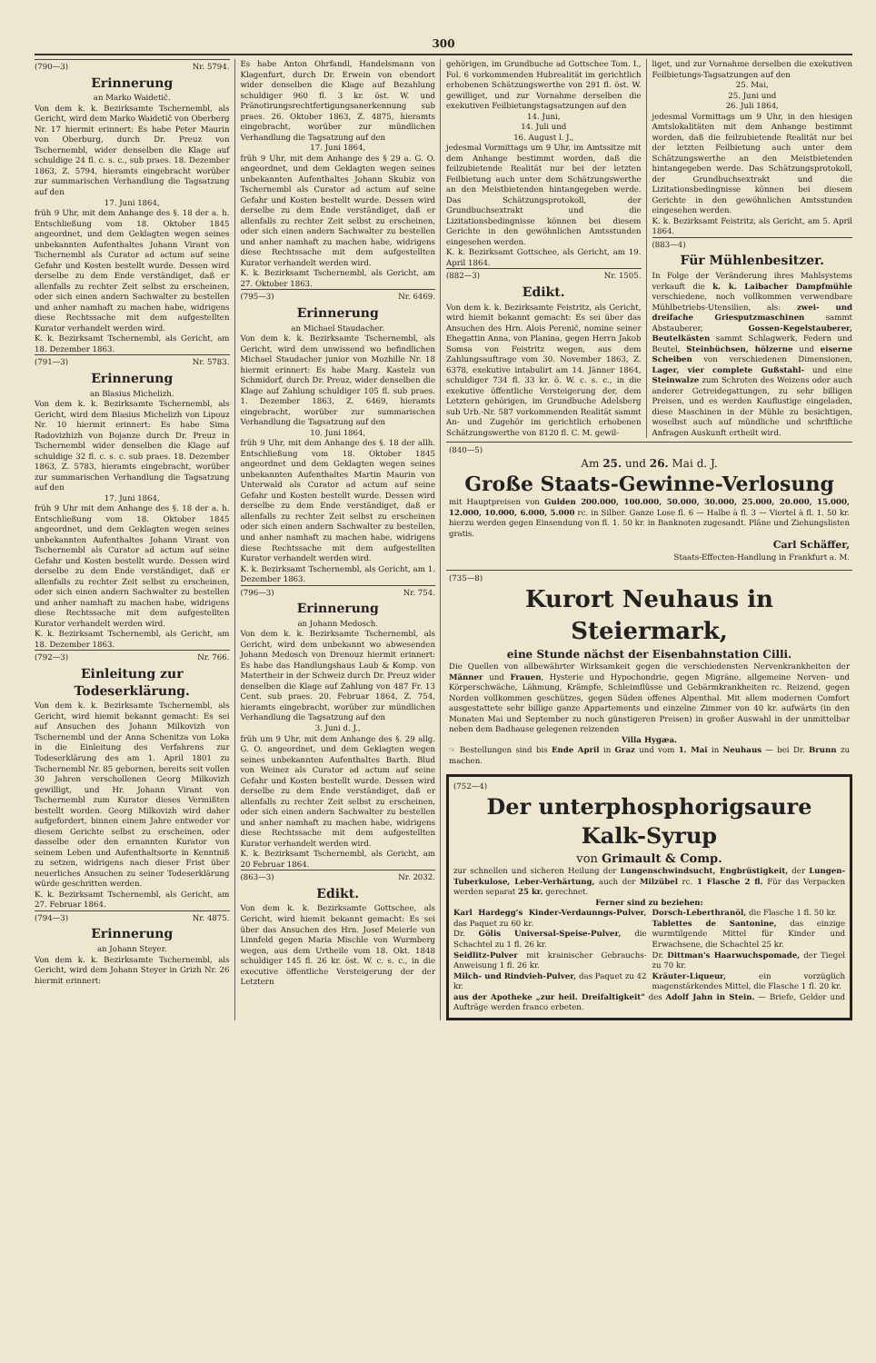300
(790—3) Nr. 5794.
Erinnerung
an Marko Waidetič.
Von dem k. k. Bezirksamte Tschernembl, als Gericht, wird dem Marko Waidetič von Oberberg Nr. 17 hiermit erinnert: Es habe Peter Maurin von Oberburg, durch Dr. Preuz von Tschernembl, wider denselben die Klage auf schuldige 24 fl. c. s. c., sub praes. 18. Dezember 1863, Z. 5794, hieramts eingebracht worüber zur summarischen Verhandlung die Tagsatzung auf den
17. Juni 1864,
früh 9 Uhr, mit dem Anhange des §. 18 der a. h. Entschließung vom 18. Oktober 1845 angeordnet, und dem Geklagten wegen seines unbekannten Aufenthaltes Johann Virant von Tschernembl als Curator ad actum auf seine Gefahr und Kosten bestellt wurde. Dessen wird derselbe zu dem Ende verständiget, daß er allenfalls zu rechter Zeit selbst zu erscheinen, oder sich einen andern Sachwalter zu bestellen und anher namhaft zu machen habe, widrigens diese Rechtssache mit dem aufgestellten Kurator verhandelt werden wird.
K. k. Bezirksamt Tschernembl, als Gericht, am 18. Dezember 1863.
(791—3) Nr. 5783.
Erinnerung
an Blasius Michelizh.
Von dem k. k. Bezirksamte Tschernembl, als Gericht, wird dem Blasius Michelizh von Lipouz Nr. 10 hiermit erinnert: Es habe Sima Radovizhizh von Bojanze durch Dr. Preuz in Tschernembl wider denselben die Klage auf schuldige 32 fl. c. s. c. sub praes. 18. Dezember 1863, Z. 5783, hieramts eingebracht, worüber zur summarischen Verhandlung die Tagsatzung auf den
17. Juni 1864,
früh 9 Uhr mit dem Anhange des §. 18 der a. h. Entschließung vom 18. Oktober 1845 angeordnet, und dem Geklagten wegen seines unbekannten Aufenthaltes Johann Virant von Tschernembl als Curator ad actum auf seine Gefahr und Kosten bestellt wurde. Dessen wird derselbe zu dem Ende verständiget, daß er allenfalls zu rechter Zeit selbst zu erscheinen, oder sich einen andern Sachwalter zu bestellen und anher namhaft zu machen habe, widrigens diese Rechtssache mit dem aufgestellten Kurator verhandelt werden wird.
K. k. Bezirksamt Tschernembl, als Gericht, am 18. Dezember 1863.
(792—3) Nr. 766.
Einleitung zur Todeserklärung.
Von dem k. k. Bezirksamte Tschernembl, als Gericht, wird hiemit bekannt gemacht: Es sei auf Ansuchen des Johann Milkovizh von Tschernembl und der Anna Schenitza von Loka in die Einleitung des Verfahrens zur Todeserklärung des am 1. April 1801 zu Tschernembl Nr. 85 gebornen, bereits seit vollen 30 Jahren verschollenen Georg Milkovizh gewilligt, und Hr. Johann Virant von Tschernembl zum Kurator dieses Vermißten bestellt worden. Georg Milkovizh wird daher aufgefordert, binnen einem Jahre entweder vor diesem Gerichte selbst zu erscheinen, oder dasselbe oder den ernannten Kurator von seinem Leben und Aufenthaltsorte in Kenntniß zu setzen, widrigens nach dieser Frist über neuerliches Ansuchen zu seiner Todeserklärung würde geschritten werden.
K. k. Bezirksamt Tschernembl, als Gericht, am 27. Februar 1864.
(794—3) Nr. 4875.
Erinnerung
an Johann Steyer.
Von dem k. k. Bezirksamte Tschernembl, als Gericht, wird dem Johann Steyer in Grizh Nr. 26 hiermit erinnert:
Es habe Anton Ohrfandl, Handelsmann von Klagenfurt, durch Dr. Erwein von ebendort wider denselben die Klage auf Bezahlung schuldiger 960 fl. 3 kr. öst. W. und Pränotirungsrechtfertigungsanerkennung sub praes. 26. Oktober 1863, Z. 4875, hieramts eingebracht, worüber zur mündlichen Verhandlung die Tagsatzung auf den
17. Juni 1864,
früh 9 Uhr, mit dem Anhange des § 29 a. G. O. angeordnet, und dem Geklagten wegen seines unbekannten Aufenthaltes Johann Skubiz von Tschernembl als Curator ad actum auf seine Gefahr und Kosten bestellt wurde. Dessen wird derselbe zu dem Ende verständiget, daß er allenfalls zu rechter Zeit selbst zu erscheinen, oder sich einen andern Sachwalter zu bestellen und anher namhaft zu machen habe, widrigens diese Rechtssache mit dem aufgestellten Kurator verhandelt werden wird.
K. k. Bezirksamt Tschernembl, als Gericht, am 27. Oktober 1863.
(795—3) Nr. 6469.
Erinnerung
an Michael Staudacher.
Von dem k. k. Bezirksamte Tschernembl, als Gericht, wird dem unwissend wo befindlichen Michael Staudacher junior von Mozhille Nr. 18 hiermit erinnert: Es habe Marg. Kastelz von Schmidorf, durch Dr. Preuz, wider denselben die Klage auf Zahlung schuldiger 105 fl. sub praes. 1. Dezember 1863, Z. 6469, hieramts eingebracht, worüber zur summarischen Verhandlung die Tagsatzung auf den
10. Juni 1864,
früh 9 Uhr, mit dem Anhange des §. 18 der allh. Entschließung vom 18. Oktober 1845 angeordnet und dem Geklagten wegen seines unbekannten Aufenthaltes Martin Maurin von Unterwald als Curator ad actum auf seine Gefahr und Kosten bestellt wurde. Dessen wird derselbe zu dem Ende verständiget, daß er allenfalls zu rechter Zeit selbst zu erscheinen oder sich einen andern Sachwalter zu bestellen, und anher namhaft zu machen habe, widrigens diese Rechtssache mit dem aufgestellten Kurator verhandelt werden wird.
K. k. Bezirksamt Tschernembl, als Gericht, am 1. Dezember 1863.
(796—3) Nr. 754.
Erinnerung
an Johann Medosch.
Von dem k. k. Bezirksamte Tschernembl, als Gericht, wird dem unbekannt wo abwesenden Johann Medosch von Drenouz hiermit erinnert: Es habe das Handlungshaus Laub & Komp. von Matertheir in der Schweiz durch Dr. Preuz wider denselben die Klage auf Zahlung von 487 Fr. 13 Cent. sub praes. 20. Februar 1864, Z. 754, hieramts eingebracht, worüber zur mündlichen Verhandlung die Tagsatzung auf den
3. Juni d. J.,
früh um 9 Uhr, mit dem Anhange des §. 29 allg. G. O. angeordnet, und dem Geklagten wegen seines unbekannten Aufenthaltes Barth. Blud von Weinez als Curator ad actum auf seine Gefahr und Kosten bestellt wurde. Dessen wird derselbe zu dem Ende verständiget, daß er allenfalls zu rechter Zeit selbst zu erscheinen, oder sich einen andern Sachwalter zu bestellen und anher namhaft zu machen habe, widrigens diese Rechtssache mit dem aufgestellten Kurator verhandelt werden wird.
K. k. Bezirksamt Tschernembl, als Gericht, am 20 Februar 1864.
(863—3) Nr. 2032.
Edikt.
Von dem k. k. Bezirksamte Gottschee, als Gericht, wird hiemit bekannt gemacht: Es sei über das Ansuchen des Hrn. Josef Meierle von Linnfeld gegen Maria Mischle von Wurmberg wegen, aus dem Urtheile vom 18. Okt. 1848 schuldiger 145 fl. 26 kr. öst. W. c. s. c., in die executive öffentliche Versteigerung der der Letztern
gehörigen, im Grundbuche ad Gottschee Tom. I., Fol. 6 vorkommenden Hubrealität im gerichtlich erhobenen Schätzungswerthe von 291 fl. öst. W. gewilliget, und zur Vornahme derselben die exekutiven Feilbietungstagsatzungen auf den
14. Juni,
14. Juli und
16. August l. J.,
jedesmal Vormittags um 9 Uhr, im Amtssitze mit dem Anhange bestimmt worden, daß die feilzubietende Realität nur bei der letzten Feilbietung auch unter dem Schätzungswerthe an den Meistbietenden hintangegeben werde. Das Schätzungsprotokoll, der Grundbuchsextrakt und die Lizitationsbedingnisse können bei diesem Gerichte in den gewöhnlichen Amtsstunden eingesehen werden.
K. k. Bezirksamt Gottschee, als Gericht, am 19. April 1864.
(882—3) Nr. 1505.
Edikt.
Von dem k. k. Bezirksamte Feistritz, als Gericht, wird hiemit bekannt gemacht: Es sei über das Ansuchen des Hrn. Alois Perenič, nomine seiner Ehegattin Anna, von Planina, gegen Herrn Jakob Somsa von Feistritz wegen, aus dem Zahlungsauftrage vom 30. November 1863, Z. 6378, exekutive intabulirt am 14. Jänner 1864, schuldiger 734 fl. 33 kr. ö. W. c. s. c., in die exekutive öffentliche Versteigerung der, dem Letztern gehörigen, im Grundbuche Adelsberg sub Urb.-Nr. 587 vorkommenden Realität sammt An- und Zugehör im gerichtlich erhobenen Schätzungswerthe von 8120 fl. C. M. gewil-
liget, und zur Vornahme derselben die exekutiven Feilbietungs-Tagsatzungen auf den
25. Mai,
25. Juni und
26. Juli 1864,
jedesmal Vormittags um 9 Uhr, in den hiesigen Amtslokalitäten mit dem Anhange bestimmt worden, daß die feilzubietende Realität nur bei der letzten Feilbietung auch unter dem Schätzungswerthe an den Meistbietenden hintangegeben werde. Das Schätzungsprotokoll, der Grundbuchsextrakt und die Lizitationsbedingnisse können bei diesem Gerichte in den gewöhnlichen Amtsstunden eingesehen werden.
K. k. Bezirksamt Feistritz, als Gericht, am 5. April 1864.
(883—4)
Für Mühlenbesitzer.
In Folge der Veränderung ihres Mahlsystems verkauft die k. k. Laibacher Dampfmühle verschiedene, noch vollkommen verwendbare Mühlbetriebs-Utensilien, als: zwei- und dreifache Griesputzmaschinen sammt Abstauberer, Gossen-Kegelstauberer, Beutelkästen sammt Schlagwerk, Federn und Beutel, Steinbüchsen, hölzerne und eiserne Scheiben von verschiedenen Dimensionen, Lager, vier complete Gußstahl- und eine Steinwalze zum Schroten des Weizens oder auch anderer Getreidegattungen, zu sehr billigen Preisen, und es werden Kauflustige eingeladen, diese Maschinen in der Mühle zu besichtigen, woselbst auch auf mündliche und schriftliche Anfragen Auskunft ertheilt wird.
(840—5)
Am 25. und 26. Mai d. J.
Große Staats-Gewinne-Verlosung
mit Hauptpreisen von Gulden 200.000, 100.000, 50.000, 30.000, 25.000, 20.000, 15.000, 12.000, 10.000, 6.000, 5.000 rc. in Silber. Ganze Lose fl. 6 — Halbe à fl. 3 — Viertel à fl. 1. 50 kr. hierzu werden gegen Einsendung von fl. 1. 50 kr. in Banknoten zugesandt. Pläne und Ziehungslisten gratis.
Carl Schäffer,
Staats-Effecten-Handlung in Frankfurt a. M.
(735—8)
Kurort Neuhaus in Steiermark,
eine Stunde nächst der Eisenbahnstation Cilli.
Die Quellen von allbewährter Wirksamkeit gegen die verschiedensten Nervenkrankheiten der Männer und Frauen, Hysterie und Hypochondrie, gegen Migräne, allgemeine Nerven- und Körperschwäche, Lähmung, Krämpfe, Schleimflüsse und Gebärmkrankheiten rc. Reizend, gegen Norden vollkommen geschützes, gegen Süden offenes Alpenthal. Mit allem modernen Comfort ausgestattete sehr billige ganze Appartements und einzelne Zimmer von 40 kr. aufwärts (in den Monaten Mai und September zu noch günstigeren Preisen) in großer Auswahl in der unmittelbar neben dem Badhause gelegenen reizenden
Villa Hygæa.
☞ Bestellungen sind bis Ende April in Graz und vom 1. Mai in Neuhaus — bei Dr. Brunn zu machen.
(752—4)
Der unterphosphorigsaure Kalk-Syrup
von Grimault & Comp.
zur schnellen und sicheren Heilung der Lungenschwindsucht, Engbrüstigkeit, der Lungen-Tuberkulose, Leber-Verhärtung, auch der Milzübel rc. 1 Flasche 2 fl. Für das Verpacken werden separat 25 kr. gerechnet.
Ferner sind zu beziehen:
Karl Hardegg's Kinder-Verdaunngs-Pulver, das Paquet zu 60 kr.
Dr. Gölis Universal-Speise-Pulver, die Schachtel zu 1 fl. 26 kr.
Seidlitz-Pulver mit krainischer Gebrauchs-Anweisung 1 fl. 26 kr.
Milch- und Rindvieh-Pulver, das Paquet zu 42 kr.
Dorsch-Leberthranöl, die Flasche 1 fl. 50 kr.
Tablettes de Santonine, das einzige wurmtilgende Mittel für Kinder und Erwachsene, die Schachtel 25 kr.
Dr. Dittman's Haarwuchspomade, der Tiegel zu 70 kr.
Kräuter-Liqueur, ein vorzüglich magenstärkendes Mittel, die Flasche 1 fl. 20 kr.
aus der Apotheke „zur heil. Dreifaltigkeit" des Adolf Jahn in Stein. — Briefe, Gelder und Aufträge werden franco erbeten.